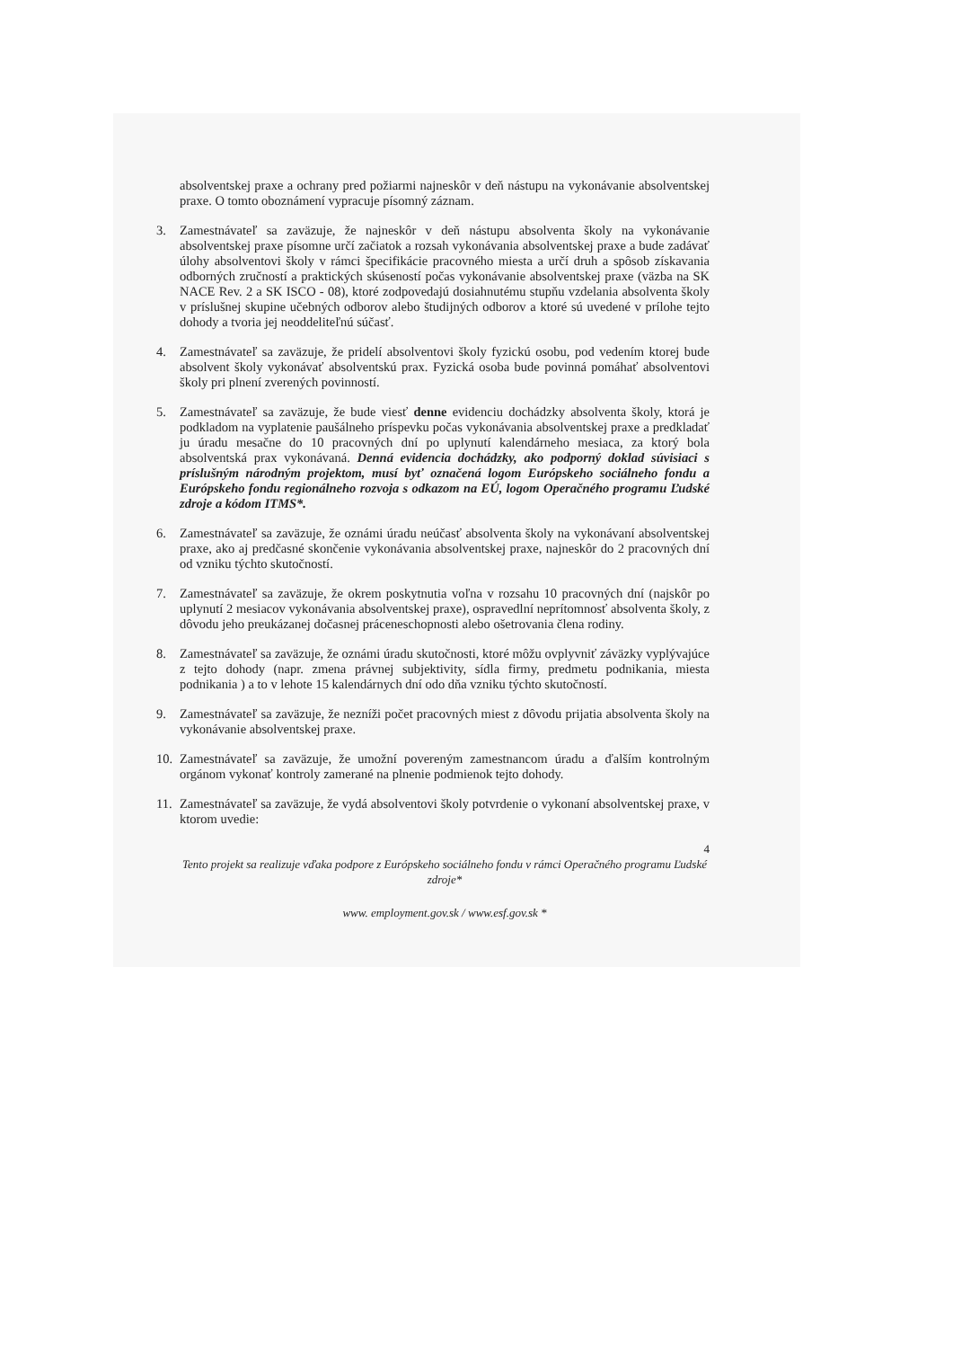absolventskej praxe a ochrany pred požiarmi najneskôr v deň nástupu na vykonávanie absolventskej praxe. O tomto oboznámení vypracuje písomný záznam.
3. Zamestnávateľ sa zaväzuje, že najneskôr v deň nástupu absolventa školy na vykonávanie absolventskej praxe písomne určí začiatok a rozsah vykonávania absolventskej praxe a bude zadávať úlohy absolventovi školy v rámci špecifikácie pracovného miesta a určí druh a spôsob získavania odborných zručností a praktických skúseností počas vykonávanie absolventskej praxe (väzba na SK NACE Rev. 2 a SK ISCO - 08), ktoré zodpovedajú dosiahnutému stupňu vzdelania absolventa školy v príslušnej skupine učebných odborov alebo študijných odborov a ktoré sú uvedené v prílohe tejto dohody a tvoria jej neoddeliteľnú súčasť.
4. Zamestnávateľ sa zaväzuje, že pridelí absolventovi školy fyzickú osobu, pod vedením ktorej bude absolvent školy vykonávať absolventskú prax. Fyzická osoba bude povinná pomáhať absolventovi školy pri plnení zverených povinností.
5. Zamestnávateľ sa zaväzuje, že bude viesť denne evidenciu dochádzky absolventa školy, ktorá je podkladom na vyplatenie paušálneho príspevku počas vykonávania absolventskej praxe a predkladať ju úradu mesačne do 10 pracovných dní po uplynutí kalendárneho mesiaca, za ktorý bola absolventská prax vykonávaná. Denná evidencia dochádzky, ako podporný doklad súvisiaci s príslušným národným projektom, musí byť označená logom Európskeho sociálneho fondu a Európskeho fondu regionálneho rozvoja s odkazom na EÚ, logom Operačného programu Ľudské zdroje a kódom ITMS*.
6. Zamestnávateľ sa zaväzuje, že oznámi úradu neúčasť absolventa školy na vykonávaní absolventskej praxe, ako aj predčasné skončenie vykonávania absolventskej praxe, najneskôr do 2 pracovných dní od vzniku týchto skutočností.
7. Zamestnávateľ sa zaväzuje, že okrem poskytnutia voľna v rozsahu 10 pracovných dní (najskôr po uplynutí 2 mesiacov vykonávania absolventskej praxe), ospravedlní neprítomnosť absolventa školy, z dôvodu jeho preukázanej dočasnej práceneschopnosti alebo ošetrovania člena rodiny.
8. Zamestnávateľ sa zaväzuje, že oznámi úradu skutočnosti, ktoré môžu ovplyvniť záväzky vyplývajúce z tejto dohody (napr. zmena právnej subjektivity, sídla firmy, predmetu podnikania, miesta podnikania ) a to v lehote 15 kalendárnych dní odo dňa vzniku týchto skutočností.
9. Zamestnávateľ sa zaväzuje, že nezníži počet pracovných miest z dôvodu prijatia absolventa školy na vykonávanie absolventskej praxe.
10.
Zamestnávateľ sa zaväzuje, že umožní povereným zamestnancom úradu a ďalším kontrolným orgánom vykonať kontroly zamerané na plnenie podmienok tejto dohody.
11.
Zamestnávateľ sa zaväzuje, že vydá absolventovi školy potvrdenie o vykonaní absolventskej praxe, v ktorom uvedie:
4
Tento projekt sa realizuje vďaka podpore z Európskeho sociálneho fondu v rámci Operačného programu Ľudské zdroje*
www. employment.gov.sk / www.esf.gov.sk *